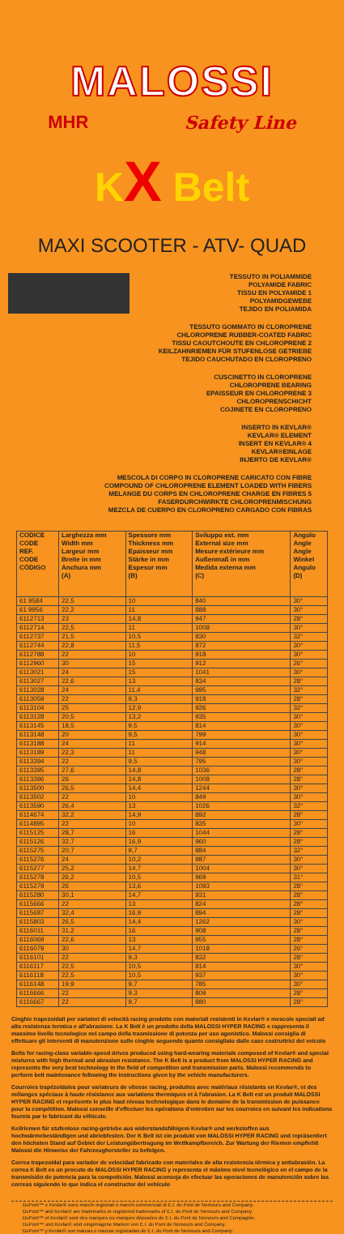MALOSSI
MHR Safety Line
KX Belt
MAXI SCOOTER - ATV- QUAD
TESSUTO IN POLIAMMIDE
POLYAMIDE FABRIC
TISSU EN POLYAMIDE 1
POLYAMIDGEWEBE
TEJIDO EN POLIAMIDA
TESSUTO GOMMATO IN CLOROPRENE
CHLOROPRENE RUBBER-COATED FABRIC
TISSU CAOUTCHOUTE EN CHLOROPRENE 2
KEILZAHNRIEMEN FÜR STUFENLOSE GETRIEBE
TEJIDO CAUCHUTADO EN CLOROPRENO
CUSCINETTO IN CLOROPRENE
CHLOROPRENE BEARING
EPAISSEUR EN CHLOROPRENE 3
CHLOROPRENSCHICHT
COJINETE EN CLOROPRENO
INSERTO IN KEVLAR®
KEVLAR® ELEMENT
INSERT EN KEVLAR® 4
KEVLAR®EINLAGE
INJERTO DE KEVLAR®
MESCOLA DI CORPO IN CLOROPRENE CARICATO CON FIBRE
COMPOUND OF CHLOROPRENE ELEMENT LOADED WITH FIBERS
MELANGE DU CORPS EN CHLOROPRENE CHARGE EN FIBRES 5
FASERDURCHWIRKTE CHLOROPRENMISCHUNG
MEZCLA DE CUERPO EN CLOROPRENO CARGADO CON FIBRAS
| CODICE CODE REF. CODE CÓDIGO | Larghezza mm Width mm Largeur mm Breite in mm Anchura mm (A) | Spessore mm Thickness mm Epaisseur mm Stärke in mm Espesor mm (B) | Sviluppo est. mm External size mm Mesure extérieure mm Außenmaß in mm Medida externa mm (C) | Angolo Angle Angle Winkel Angulo (D) |
| --- | --- | --- | --- | --- |
| 61 9584 | 22,5 | 10 | 840 | 30° |
| 61 9956 | 22,2 | 11 | 888 | 30° |
| 6112713 | 23 | 14,8 | 947 | 28° |
| 6112714 | 22,5 | 11 | 1008 | 30° |
| 6112737 | 21,5 | 10,5 | 830 | 32° |
| 6112744 | 22,8 | 11,5 | 872 | 30° |
| 6112788 | 22 | 10 | 918 | 30° |
| 6112960 | 30 | 15 | 912 | 26° |
| 6113021 | 24 | 15 | 1041 | 30° |
| 6113027 | 22,6 | 13 | 834 | 28° |
| 6113028 | 24 | 11,4 | 995 | 32° |
| 6113059 | 22 | 9,3 | 918 | 28° |
| 6113104 | 25 | 12,9 | 926 | 32° |
| 6113128 | 20,5 | 13,2 | 935 | 30° |
| 6113145 | 18,5 | 9,5 | 814 | 30° |
| 6113148 | 20 | 9,5 | 799 | 30° |
| 6113188 | 24 | 11 | 914 | 30° |
| 6113189 | 22,3 | 11 | 948 | 30° |
| 6113394 | 22 | 9,5 | 795 | 30° |
| 6113395 | 27,6 | 14,8 | 1036 | 28° |
| 6113396 | 26 | 14,8 | 1008 | 28° |
| 6113500 | 26,5 | 14,4 | 1244 | 30° |
| 6113502 | 22 | 10 | 849 | 30° |
| 6113590 | 26,4 | 13 | 1026 | 32° |
| 6114674 | 32,2 | 14,9 | 892 | 28° |
| 6114895 | 22 | 10 | 835 | 30° |
| 6115125 | 28,7 | 16 | 1044 | 28° |
| 6115126 | 32,7 | 16,9 | 960 | 28° |
| 6115275 | 20,7 | 9,7 | 884 | 32° |
| 6115276 | 24 | 10,2 | 987 | 30° |
| 6115277 | 25,2 | 14,7 | 1004 | 30° |
| 6115278 | 26,2 | 10,5 | 969 | 31° |
| 6115279 | 26 | 13,6 | 1093 | 28° |
| 6115280 | 30,1 | 14,7 | 931 | 28° |
| 6115666 | 22 | 13 | 824 | 28° |
| 6115687 | 32,4 | 16,9 | 894 | 28° |
| 6115803 | 26,5 | 14,4 | 1262 | 30° |
| 6116011 | 31,2 | 16 | 908 | 28° |
| 6116069 | 22,6 | 13 | 955 | 28° |
| 6116079 | 30 | 14,7 | 1018 | 26° |
| 6116101 | 22 | 9,3 | 832 | 28° |
| 6116117 | 22,5 | 10,5 | 814 | 30° |
| 6116118 | 22,5 | 10,5 | 937 | 30° |
| 6116148 | 19,9 | 9,7 | 785 | 30° |
| 6116666 | 22 | 9,3 | 809 | 28° |
| 6116667 | 22 | 9,7 | 880 | 28° |
Cinghie trapezoidali per variatori di velocità racing prodotte con materiali resistenti in Kevlar® e mescole speciali ad alta resistenza termica e all'abrasione. La K Belt è un prodotto della MALOSSI HYPER RACING e rappresenta il massimo livello tecnologico nel campo della trasmissione di potenza per uso agonistico. Malossi consiglia di effettuare gli interventi di manutenzione sulle cinghie seguendo quanto consigliato dalle case costruttrici del veicolo
Belts for racing-class variable-speed drives produced using hard-wearing materials composed of Kevlar® and special mixtures with high thermal and abrasion resistance. The K Belt is a product from MALOSSI HYPER RACING and represents the very best technology in the field of competition and transmission parts. Malossi recommends to perform belt maintenance following the instructions given by the vehicle manufacturers.
Courroies trapézoïdales pour variateurs de vitesse racing, produites avec matériaux résistants en Kevlar®, et des mélanges spéciaux à haute résistance aux variations thermiques et à l'abrasion. La K Belt est un produit MALOSSI HYPER RACING et représente le plus haut niveau technologique dans le domaine de la transmission de puissance pour la compétition. Malossi conseille d'effectuer les opérations d'entretien sur les courroies en suivant les indications fournis par le fabricant du véhicule.
Keilriemen für stufenlose racing-getriebe aus widerstandsfähigem Kevlar® und werkstoffen aus hochwärmebeständigen und abriebfesten. Der K Belt ist ein produkt von MALOSSI HYPER RACING und repräsentiert den höchsten Stand auf Gebiet der Leistungübertragung im Wettkampfbereich. Zur Wartung der Riemen empfiehlt Malossi die Hinweise der Fahrzeughersteller zu befolgen.
Correa trapezoidal para variador de velocidad fabricado con materiales de alta resistencia térmica y antiabrasión. La correa K Belt es un procuto de MALOSSI HYPER RACING y representa el máximo nivel tecnológico en el campo de la transmisión de potencia para la competición. Malossi aconseja de efectuar las operaciones de manutención sobre las correas siguiendo lo que indica el constructor del vehículo
DuPont™ e Kevlar® sono marchi registrati o marchi commerciali di E.I. du Pont de Nemours and Company.
DuPont™ and Kevlar® are trademarks or registered trademarks of E.I. du Pont de Nemours and Company.
DuPont™ et Kevlar® sont des marques ou marques déposées de E.I. du Pont de Nemours and Compagnie.
DuPont™ und Kevlar® sind eingetragene Marken von E.I. du Pont de Nemours and Company.
DuPont™ y Kevlar® son marcas o marcas registradas de E.I. du Pont de Nemours and Company.